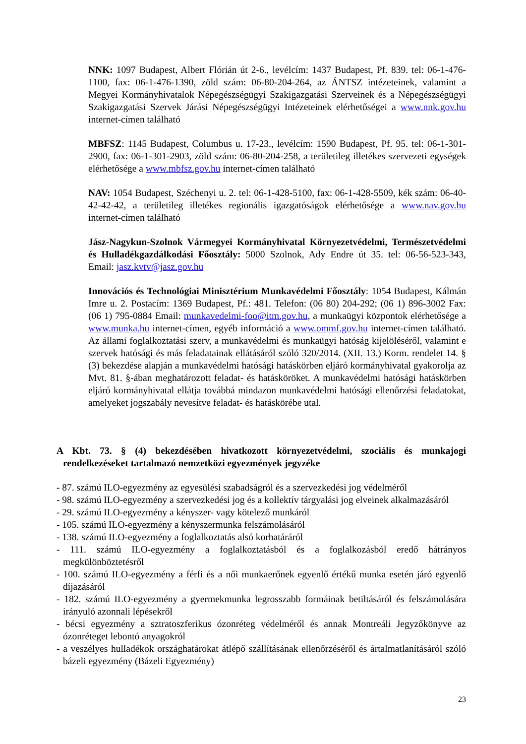NNK: 1097 Budapest, Albert Flórián út 2-6., levélcím: 1437 Budapest, Pf. 839. tel: 06-1-476-1100, fax: 06-1-476-1390, zöld szám: 06-80-204-264, az ÁNTSZ intézeteinek, valamint a Megyei Kormányhivatalok Népegészségügyi Szakigazgatási Szerveinek és a Népegészségügyi Szakigazgatási Szervek Járási Népegészségügyi Intézeteinek elérhetőségei a www.nnk.gov.hu internet-címen található
MBFSZ: 1145 Budapest, Columbus u. 17-23., levélcím: 1590 Budapest, Pf. 95. tel: 06-1-301-2900, fax: 06-1-301-2903, zöld szám: 06-80-204-258, a területileg illetékes szervezeti egységek elérhetősége a www.mbfsz.gov.hu internet-címen található
NAV: 1054 Budapest, Széchenyi u. 2. tel: 06-1-428-5100, fax: 06-1-428-5509, kék szám: 06-40-42-42-42, a területileg illetékes regionális igazgatóságok elérhetősége a www.nav.gov.hu internet-címen található
Jász-Nagykun-Szolnok Vármegyei Kormányhivatal Környezetvédelmi, Természetvédelmi és Hulladékgazdálkodási Főosztály: 5000 Szolnok, Ady Endre út 35. tel: 06-56-523-343, Email: jasz.kvtv@jasz.gov.hu
Innovációs és Technológiai Minisztérium Munkavédelmi Főosztály: 1054 Budapest, Kálmán Imre u. 2. Postacím: 1369 Budapest, Pf.: 481. Telefon: (06 80) 204-292; (06 1) 896-3002 Fax: (06 1) 795-0884 Email: munkavedelmi-foo@itm.gov.hu, a munkaügyi központok elérhetősége a www.munka.hu internet-címen, egyéb információ a www.ommf.gov.hu internet-címen található. Az állami foglalkoztatási szerv, a munkavédelmi és munkaügyi hatóság kijelöléséről, valamint e szervek hatósági és más feladatainak ellátásáról szóló 320/2014. (XII. 13.) Korm. rendelet 14. § (3) bekezdése alapján a munkavédelmi hatósági hatáskörben eljáró kormányhivatal gyakorolja az Mvt. 81. §-ában meghatározott feladat- és hatásköröket. A munkavédelmi hatósági hatáskörben eljáró kormányhivatal ellátja továbbá mindazon munkavédelmi hatósági ellenőrzési feladatokat, amelyeket jogszabály nevesítve feladat- és hatáskörébe utal.
A Kbt. 73. § (4) bekezdésében hivatkozott környezetvédelmi, szociális és munkajogi rendelkezéseket tartalmazó nemzetközi egyezmények jegyzéke
- 87. számú ILO-egyezmény az egyesülési szabadságról és a szervezkedési jog védelméről
- 98. számú ILO-egyezmény a szervezkedési jog és a kollektív tárgyalási jog elveinek alkalmazásáról
- 29. számú ILO-egyezmény a kényszer- vagy kötelező munkáról
- 105. számú ILO-egyezmény a kényszermunka felszámolásáról
- 138. számú ILO-egyezmény a foglalkoztatás alsó korhatáráról
- 111. számú ILO-egyezmény a foglalkoztatásból és a foglalkozásból eredő hátrányos megkülönböztetésről
- 100. számú ILO-egyezmény a férfi és a női munkaerőnek egyenlő értékű munka esetén járó egyenlő díjazásáról
- 182. számú ILO-egyezmény a gyermekmunka legrosszabb formáinak betiltásáról és felszámolására irányuló azonnali lépésekről
- bécsi egyezmény a sztratoszferikus ózonréteg védelméről és annak Montreáli Jegyzőkönyve az ózonréteget lebontó anyagokról
- a veszélyes hulladékok országhatárokat átlépő szállításának ellenőrzéséről és ártalmatlanításáról szóló bázeli egyezmény (Bázeli Egyezmény)
23